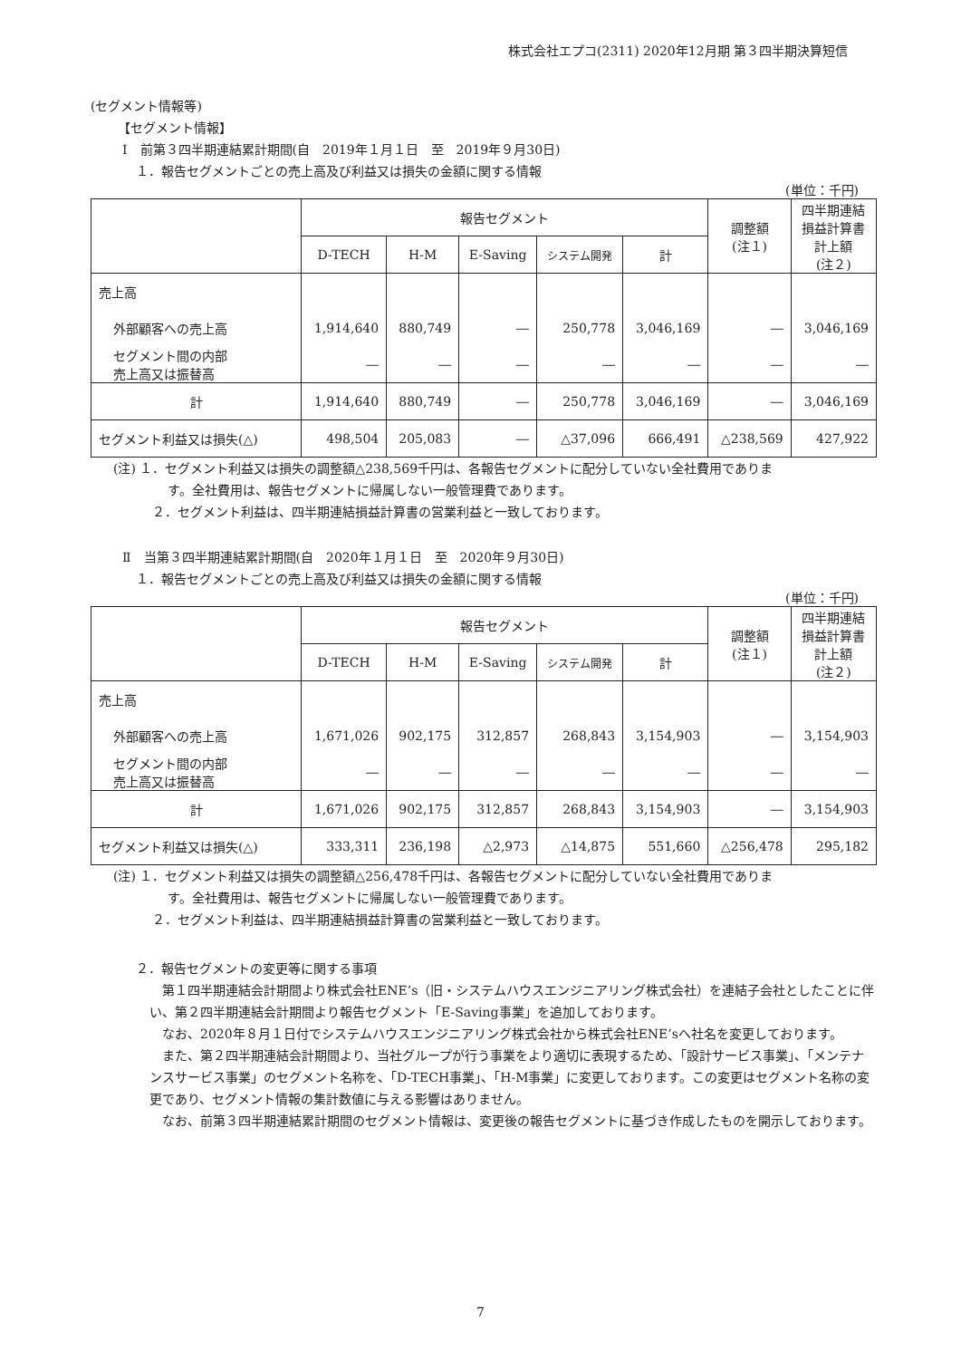株式会社エプコ(2311) 2020年12月期 第３四半期決算短信
(セグメント情報等)
【セグメント情報】
Ⅰ　前第３四半期連結累計期間(自　2019年１月１日　至　2019年９月30日)
１．報告セグメントごとの売上高及び利益又は損失の金額に関する情報
(単位：千円)
| | 報告セグメント | | | | | 調整額 (注１) | 四半期連結 損益計算書 計上額 (注２) |
| --- | --- | --- | --- | --- | --- | --- | --- |
| | D-TECH | H-M | E-Saving | システム開発 | 計 | | |
| 売上高 | | | | | | | |
| 外部顧客への売上高 | 1,914,640 | 880,749 | ― | 250,778 | 3,046,169 | ― | 3,046,169 |
| セグメント間の内部 売上高又は振替高 | ― | ― | ― | ― | ― | ― | ― |
| 計 | 1,914,640 | 880,749 | ― | 250,778 | 3,046,169 | ― | 3,046,169 |
| セグメント利益又は損失(△) | 498,504 | 205,083 | ― | △37,096 | 666,491 | △238,569 | 427,922 |
(注) １．セグメント利益又は損失の調整額△238,569千円は、各報告セグメントに配分していない全社費用でありま
す。全社費用は、報告セグメントに帰属しない一般管理費であります。
２．セグメント利益は、四半期連結損益計算書の営業利益と一致しております。
Ⅱ　当第３四半期連結累計期間(自　2020年１月１日　至　2020年９月30日)
１．報告セグメントごとの売上高及び利益又は損失の金額に関する情報
(単位：千円)
| | 報告セグメント | | | | | 調整額 (注１) | 四半期連結 損益計算書 計上額 (注２) |
| --- | --- | --- | --- | --- | --- | --- | --- |
| | D-TECH | H-M | E-Saving | システム開発 | 計 | | |
| 売上高 | | | | | | | |
| 外部顧客への売上高 | 1,671,026 | 902,175 | 312,857 | 268,843 | 3,154,903 | ― | 3,154,903 |
| セグメント間の内部 売上高又は振替高 | ― | ― | ― | ― | ― | ― | ― |
| 計 | 1,671,026 | 902,175 | 312,857 | 268,843 | 3,154,903 | ― | 3,154,903 |
| セグメント利益又は損失(△) | 333,311 | 236,198 | △2,973 | △14,875 | 551,660 | △256,478 | 295,182 |
(注) １．セグメント利益又は損失の調整額△256,478千円は、各報告セグメントに配分していない全社費用でありま
す。全社費用は、報告セグメントに帰属しない一般管理費であります。
２．セグメント利益は、四半期連結損益計算書の営業利益と一致しております。
２．報告セグメントの変更等に関する事項
　第１四半期連結会計期間より株式会社ENE’s（旧・システムハウスエンジニアリング株式会社）を連結子会社としたことに伴い、第２四半期連結会計期間より報告セグメント「E-Saving事業」を追加しております。
　なお、2020年８月１日付でシステムハウスエンジニアリング株式会社から株式会社ENE’sへ社名を変更しております。
　また、第２四半期連結会計期間より、当社グループが行う事業をより適切に表現するため、「設計サービス事業」、「メンテナンスサービス事業」のセグメント名称を、「D-TECH事業」、「H-M事業」に変更しております。この変更はセグメント名称の変更であり、セグメント情報の集計数値に与える影響はありません。
　なお、前第３四半期連結累計期間のセグメント情報は、変更後の報告セグメントに基づき作成したものを開示しております。
7